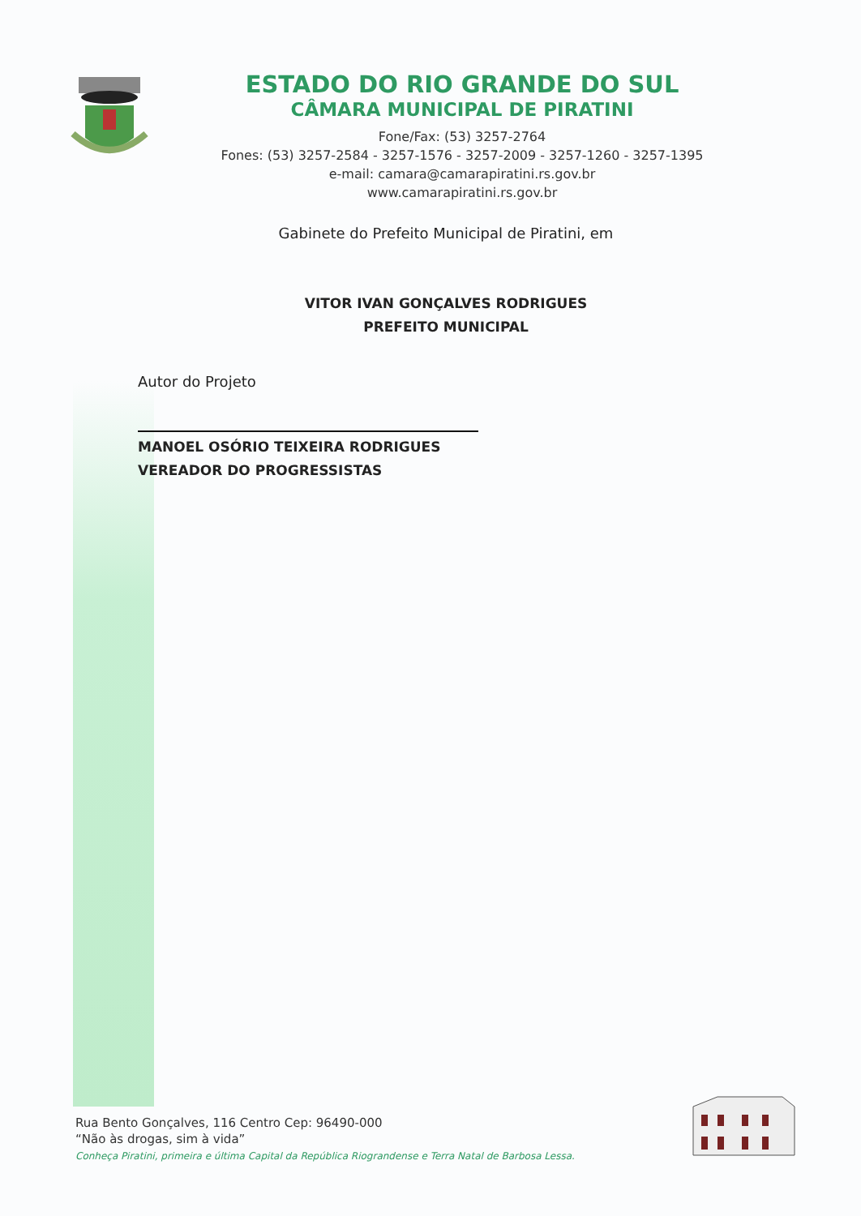ESTADO DO RIO GRANDE DO SUL
CÂMARA MUNICIPAL DE PIRATINI
Fone/Fax: (53) 3257-2764
Fones: (53) 3257-2584 - 3257-1576 - 3257-2009 - 3257-1260 - 3257-1395
e-mail: camara@camarapiratini.rs.gov.br
www.camarapiratini.rs.gov.br
Gabinete do Prefeito Municipal de Piratini, em
VITOR IVAN GONÇALVES RODRIGUES
PREFEITO MUNICIPAL
Autor do Projeto
MANOEL OSÓRIO TEIXEIRA RODRIGUES
VEREADOR DO PROGRESSISTAS
Rua Bento Gonçalves, 116 Centro Cep: 96490-000
“Não às drogas, sim à vida”
Conheça Piratini, primeira e última Capital da República Riograndense e Terra Natal de Barbosa Lessa.